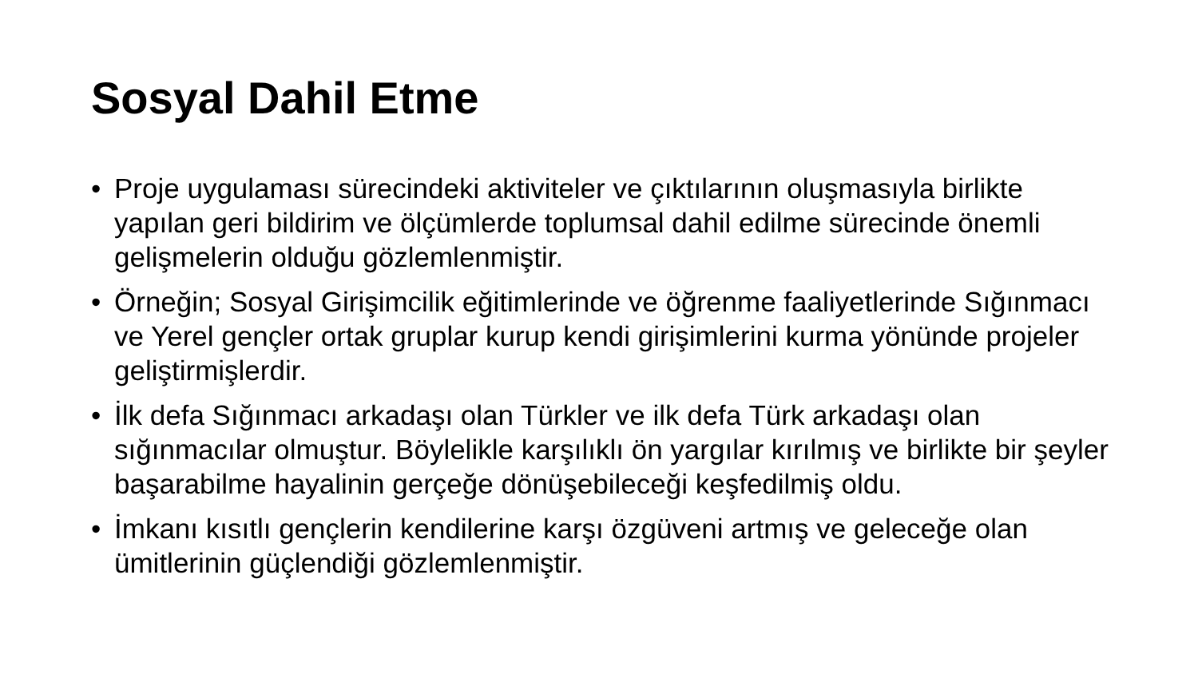Sosyal Dahil Etme
• Proje uygulaması sürecindeki aktiviteler ve çıktılarının oluşmasıyla birlikte yapılan geri bildirim ve ölçümlerde toplumsal dahil edilme sürecinde önemli gelişmelerin olduğu gözlemlenmiştir.
• Örneğin; Sosyal Girişimcilik eğitimlerinde ve öğrenme faaliyetlerinde Sığınmacı ve Yerel gençler ortak gruplar kurup kendi girişimlerini kurma yönünde projeler geliştirmişlerdir.
• İlk defa Sığınmacı arkadaşı olan Türkler ve ilk defa Türk arkadaşı olan sığınmacılar olmuştur. Böylelikle karşılıklı ön yargılar kırılmış ve birlikte bir şeyler başarabilme hayalinin gerçeğe dönüşebileceği keşfedilmiş oldu.
• İmkanı kısıtlı gençlerin kendilerine karşı özgüveni artmış ve geleceğe olan ümitlerinin güçlendiği gözlemlenmiştir.